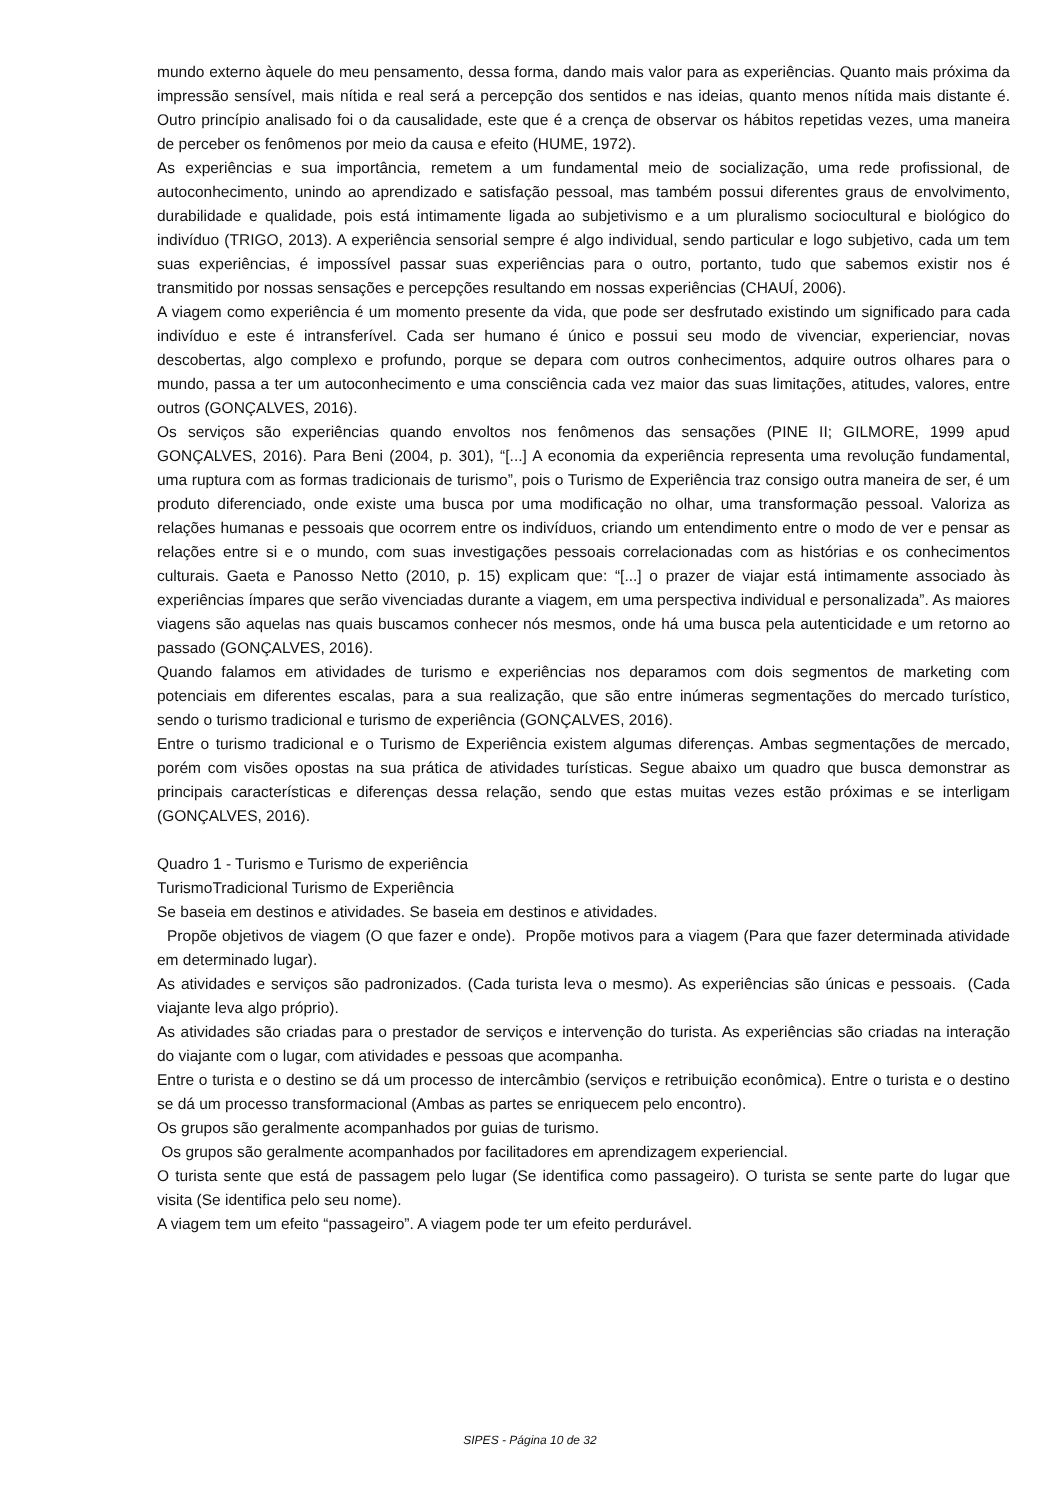mundo externo àquele do meu pensamento, dessa forma, dando mais valor para as experiências. Quanto mais próxima da impressão sensível, mais nítida e real será a percepção dos sentidos e nas ideias, quanto menos nítida mais distante é. Outro princípio analisado foi o da causalidade, este que é a crença de observar os hábitos repetidas vezes, uma maneira de perceber os fenômenos por meio da causa e efeito (HUME, 1972).
As experiências e sua importância, remetem a um fundamental meio de socialização, uma rede profissional, de autoconhecimento, unindo ao aprendizado e satisfação pessoal, mas também possui diferentes graus de envolvimento, durabilidade e qualidade, pois está intimamente ligada ao subjetivismo e a um pluralismo sociocultural e biológico do indivíduo (TRIGO, 2013). A experiência sensorial sempre é algo individual, sendo particular e logo subjetivo, cada um tem suas experiências, é impossível passar suas experiências para o outro, portanto, tudo que sabemos existir nos é transmitido por nossas sensações e percepções resultando em nossas experiências (CHAUÍ, 2006).
A viagem como experiência é um momento presente da vida, que pode ser desfrutado existindo um significado para cada indivíduo e este é intransferível. Cada ser humano é único e possui seu modo de vivenciar, experienciar, novas descobertas, algo complexo e profundo, porque se depara com outros conhecimentos, adquire outros olhares para o mundo, passa a ter um autoconhecimento e uma consciência cada vez maior das suas limitações, atitudes, valores, entre outros (GONÇALVES, 2016).
Os serviços são experiências quando envoltos nos fenômenos das sensações (PINE II; GILMORE, 1999 apud GONÇALVES, 2016). Para Beni (2004, p. 301), “[...] A economia da experiência representa uma revolução fundamental, uma ruptura com as formas tradicionais de turismo”, pois o Turismo de Experiência traz consigo outra maneira de ser, é um produto diferenciado, onde existe uma busca por uma modificação no olhar, uma transformação pessoal. Valoriza as relações humanas e pessoais que ocorrem entre os indivíduos, criando um entendimento entre o modo de ver e pensar as relações entre si e o mundo, com suas investigações pessoais correlacionadas com as histórias e os conhecimentos culturais. Gaeta e Panosso Netto (2010, p. 15) explicam que: “[...] o prazer de viajar está intimamente associado às experiências ímpares que serão vivenciadas durante a viagem, em uma perspectiva individual e personalizada”. As maiores viagens são aquelas nas quais buscamos conhecer nós mesmos, onde há uma busca pela autenticidade e um retorno ao passado (GONÇALVES, 2016).
Quando falamos em atividades de turismo e experiências nos deparamos com dois segmentos de marketing com potenciais em diferentes escalas, para a sua realização, que são entre inúmeras segmentações do mercado turístico, sendo o turismo tradicional e turismo de experiência (GONÇALVES, 2016).
Entre o turismo tradicional e o Turismo de Experiência existem algumas diferenças. Ambas segmentações de mercado, porém com visões opostas na sua prática de atividades turísticas. Segue abaixo um quadro que busca demonstrar as principais características e diferenças dessa relação, sendo que estas muitas vezes estão próximas e se interligam (GONÇALVES, 2016).
Quadro 1 - Turismo e Turismo de experiência
TurismoTradicional Turismo de Experiência
Se baseia em destinos e atividades. Se baseia em destinos e atividades.
Propõe objetivos de viagem (O que fazer e onde). Propõe motivos para a viagem (Para que fazer determinada atividade em determinado lugar).
As atividades e serviços são padronizados. (Cada turista leva o mesmo). As experiências são únicas e pessoais. (Cada viajante leva algo próprio).
As atividades são criadas para o prestador de serviços e intervenção do turista. As experiências são criadas na interação do viajante com o lugar, com atividades e pessoas que acompanha.
Entre o turista e o destino se dá um processo de intercâmbio (serviços e retribuição econômica). Entre o turista e o destino se dá um processo transformacional (Ambas as partes se enriquecem pelo encontro).
Os grupos são geralmente acompanhados por guias de turismo.
Os grupos são geralmente acompanhados por facilitadores em aprendizagem experiencial.
O turista sente que está de passagem pelo lugar (Se identifica como passageiro). O turista se sente parte do lugar que visita (Se identifica pelo seu nome).
A viagem tem um efeito “passageiro”. A viagem pode ter um efeito perdurável.
SIPES - Página 10 de 32